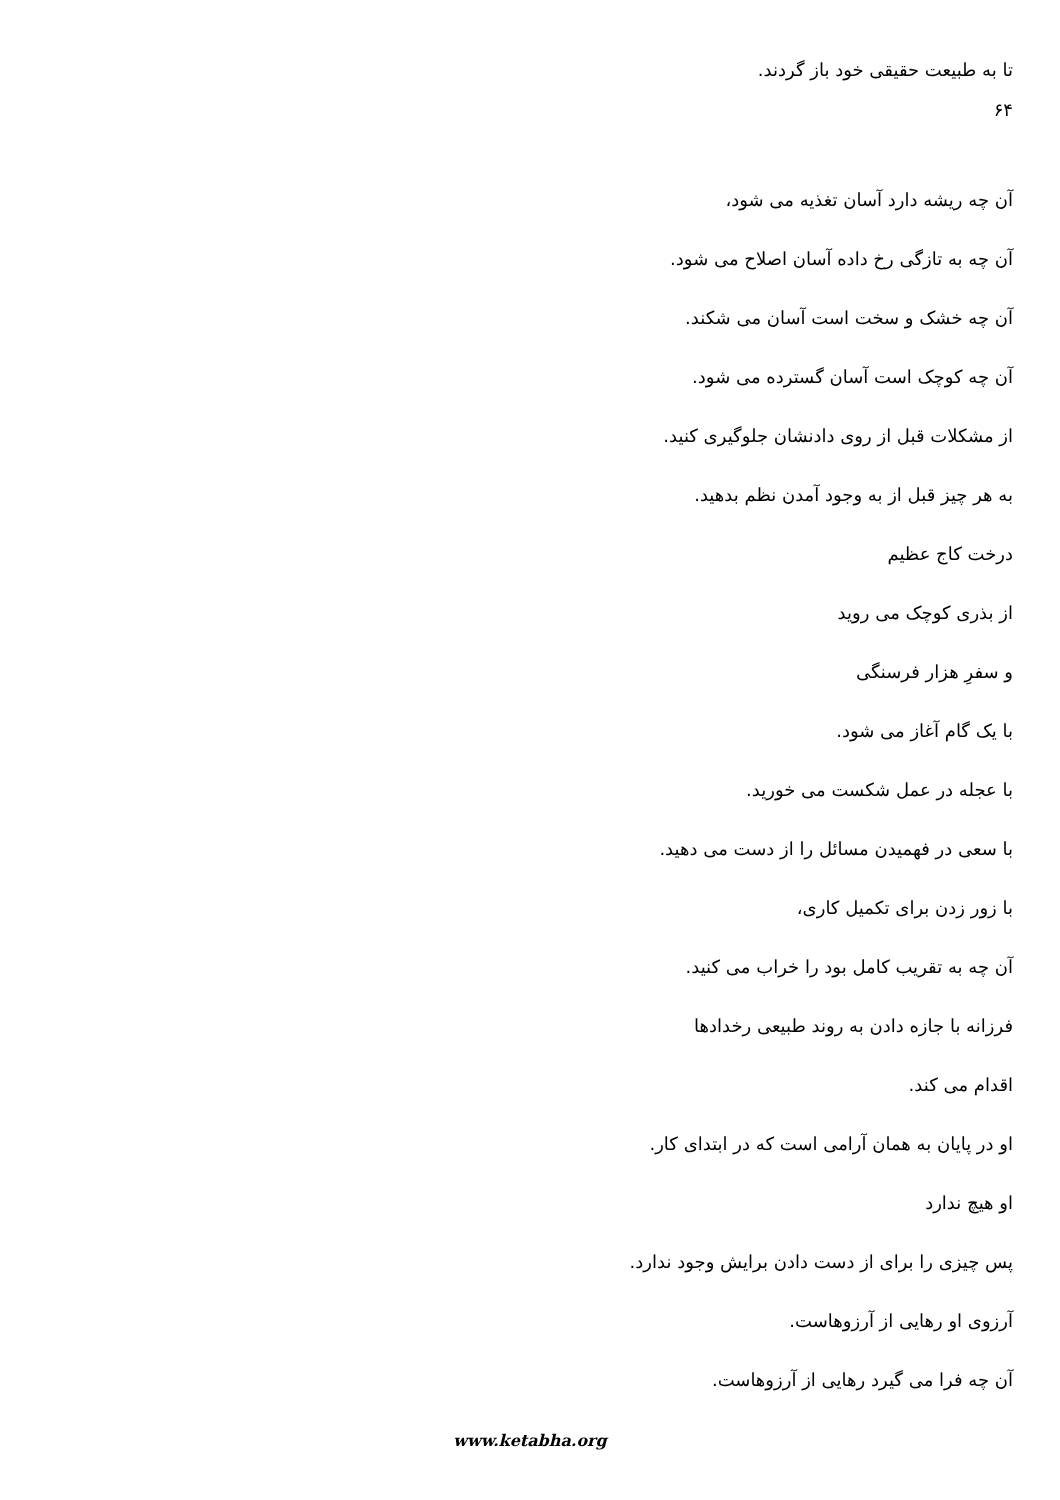تا به طبیعت حقیقی خود باز گردند.
۶۴
آن چه ریشه دارد آسان تغذیه می شود،
آن چه به تازگی رخ داده آسان اصلاح می شود.
آن چه خشک و سخت است آسان می شکند.
آن چه کوچک است آسان گسترده می شود.
از مشکلات قبل از روی دادنشان جلوگیری کنید.
به هر چیز قبل از به وجود آمدن نظم بدهید.
درخت کاج عظیم
از بذری کوچک می روید
و سفرِ هزار فرسنگی
با یک گام آغاز می شود.
با عجله در عمل شکست می خورید.
با سعی در فهمیدن مسائل را از دست می دهید.
با زور زدن برای تکمیل کاری،
آن چه به تقریب کامل بود را خراب می کنید.
فرزانه با جازه دادن به روند طبیعی رخدادها
اقدام می کند.
او در پایان به همان آرامی است که در ابتدای کار.
او هیچ ندارد
پس چیزی را برای از دست دادن برایش وجود ندارد.
آرزوی او رهایی از آرزوهاست.
آن چه فرا می گیرد رهایی از آرزوهاست.
www.ketabha.org